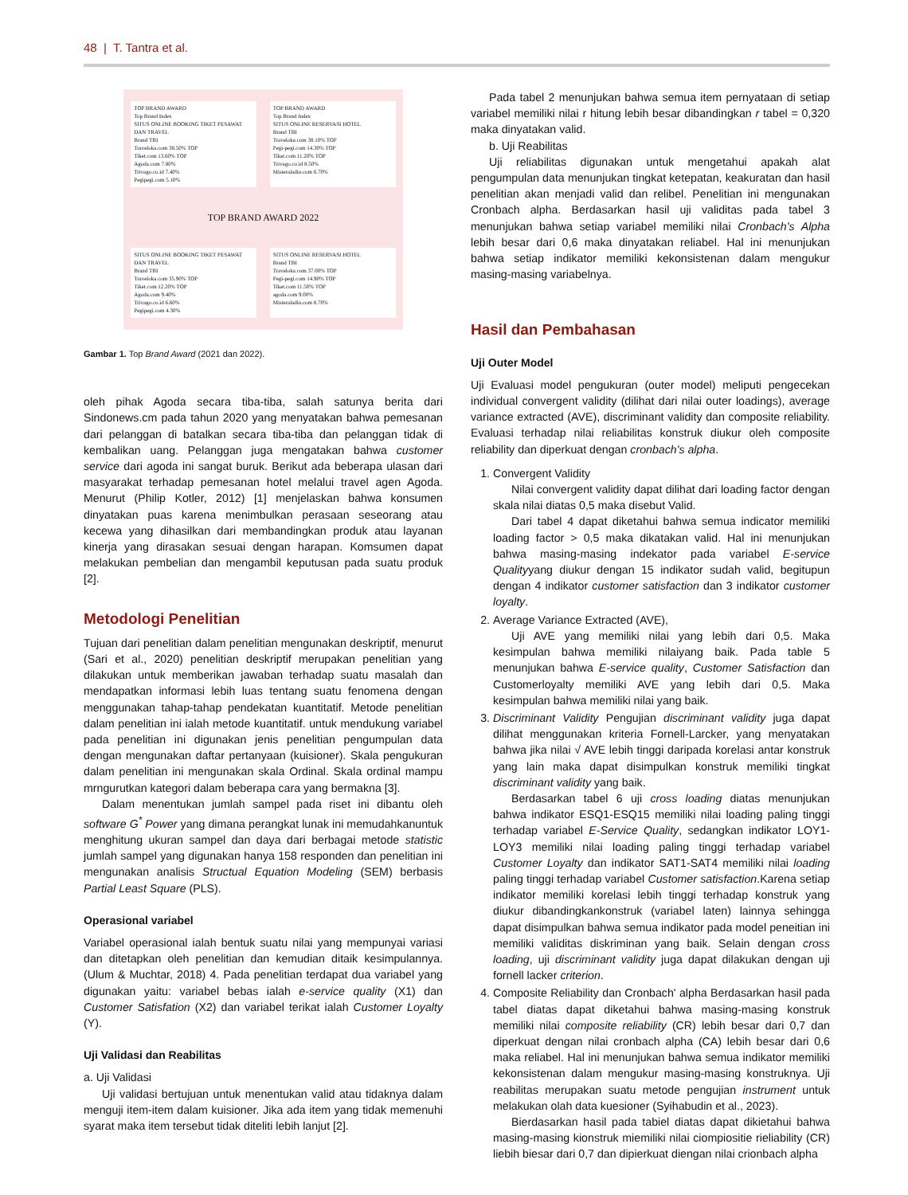48 | T. Tantra et al.
TOP BRAND AWARD
Top Brand Index
SITUS ONLINE BOOKING TIKET PESAWAT DAN TRAVEL
Brand TBI
Traveloka.com 38.50% TOP
Tiket.com 13.60% TOP
Agoda.com 7.80%
Trivago.co.id 7.40%
Pegipegi.com 5.10%
TOP BRAND AWARD
Top Brand Index
SITUS ONLINE RESERVASI HOTEL
Brand TBI
Traveloka.com 38.10% TOP
Pegi-pegi.com 14.30% TOP
Tiket.com 11.20% TOP
Trivago.co.id 8.50%
Misteraladin.com 6.70%
TOP BRAND AWARD 2022
SITUS ONLINE BOOKING TIKET PESAWAT DAN TRAVEL
Brand TBI
Traveloka.com 35.90% TOP
Tiket.com 12.20% TOP
Agoda.com 9.40%
Trivago.co.id 6.60%
Pegipegi.com 4.30%
SITUS ONLINE RESERVASI HOTEL
Brand TBI
Traveloka.com 37.00% TOP
Pegi-pegi.com 14.90% TOP
Tiket.com 11.50% TOP
agoda.com 9.00%
Misteraladin.com 8.70%
Gambar 1. Top Brand Award (2021 dan 2022).
oleh pihak Agoda secara tiba-tiba, salah satunya berita dari Sindonews.cm pada tahun 2020 yang menyatakan bahwa pemesanan dari pelanggan di batalkan secara tiba-tiba dan pelanggan tidak di kembalikan uang. Pelanggan juga mengatakan bahwa customer service dari agoda ini sangat buruk. Berikut ada beberapa ulasan dari masyarakat terhadap pemesanan hotel melalui travel agen Agoda. Menurut (Philip Kotler, 2012) [1] menjelaskan bahwa konsumen dinyatakan puas karena menimbulkan perasaan seseorang atau kecewa yang dihasilkan dari membandingkan produk atau layanan kinerja yang dirasakan sesuai dengan harapan. Komsumen dapat melakukan pembelian dan mengambil keputusan pada suatu produk [2].
Metodologi Penelitian
Tujuan dari penelitian dalam penelitian mengunakan deskriptif, menurut (Sari et al., 2020) penelitian deskriptif merupakan penelitian yang dilakukan untuk memberikan jawaban terhadap suatu masalah dan mendapatkan informasi lebih luas tentang suatu fenomena dengan menggunakan tahap-tahap pendekatan kuantitatif. Metode penelitian dalam penelitian ini ialah metode kuantitatif. untuk mendukung variabel pada penelitian ini digunakan jenis penelitian pengumpulan data dengan mengunakan daftar pertanyaan (kuisioner). Skala pengukuran dalam penelitian ini mengunakan skala Ordinal. Skala ordinal mampu mrngurutkan kategori dalam beberapa cara yang bermakna [3].
Dalam menentukan jumlah sampel pada riset ini dibantu oleh software G<sup>*</sup> Power yang dimana perangkat lunak ini memudahkanuntuk menghitung ukuran sampel dan daya dari berbagai metode statistic jumlah sampel yang digunakan hanya 158 responden dan penelitian ini mengunakan analisis Structual Equation Modeling (SEM) berbasis Partial Least Square (PLS).
Operasional variabel
Variabel operasional ialah bentuk suatu nilai yang mempunyai variasi dan ditetapkan oleh penelitian dan kemudian ditaik kesimpulannya. (Ulum & Muchtar, 2018) 4. Pada penelitian terdapat dua variabel yang digunakan yaitu: variabel bebas ialah e-service quality (X1) dan Customer Satisfation (X2) dan variabel terikat ialah Customer Loyalty (Y).
Uji Validasi dan Reabilitas
a. Uji Validasi
Uji validasi bertujuan untuk menentukan valid atau tidaknya dalam menguji item-item dalam kuisioner. Jika ada item yang tidak memenuhi syarat maka item tersebut tidak diteliti lebih lanjut [2].
Pada tabel 2 menunjukan bahwa semua item pernyataan di setiap variabel memiliki nilai r hitung lebih besar dibandingkan r tabel = 0,320 maka dinyatakan valid.
b. Uji Reabilitas
Uji reliabilitas digunakan untuk mengetahui apakah alat pengumpulan data menunjukan tingkat ketepatan, keakuratan dan hasil penelitian akan menjadi valid dan relibel. Penelitian ini mengunakan Cronbach alpha. Berdasarkan hasil uji validitas pada tabel 3 menunjukan bahwa setiap variabel memiliki nilai Cronbach's Alpha lebih besar dari 0,6 maka dinyatakan reliabel. Hal ini menunjukan bahwa setiap indikator memiliki kekonsistenan dalam mengukur masing-masing variabelnya.
Hasil dan Pembahasan
Uji Outer Model
Uji Evaluasi model pengukuran (outer model) meliputi pengecekan individual convergent validity (dilihat dari nilai outer loadings), average variance extracted (AVE), discriminant validity dan composite reliability. Evaluasi terhadap nilai reliabilitas konstruk diukur oleh composite reliability dan diperkuat dengan cronbach's alpha.
1. Convergent Validity
Nilai convergent validity dapat dilihat dari loading factor dengan skala nilai diatas 0,5 maka disebut Valid.
Dari tabel 4 dapat diketahui bahwa semua indicator memiliki loading factor > 0,5 maka dikatakan valid. Hal ini menunjukan bahwa masing-masing indekator pada variabel E-service Qualityyang diukur dengan 15 indikator sudah valid, begitupun dengan 4 indikator customer satisfaction dan 3 indikator customer loyalty.
2. Average Variance Extracted (AVE),
Uji AVE yang memiliki nilai yang lebih dari 0,5. Maka kesimpulan bahwa memiliki nilaiyang baik. Pada table 5 menunjukan bahwa E-service quality, Customer Satisfaction dan Customerloyalty memiliki AVE yang lebih dari 0,5. Maka kesimpulan bahwa memiliki nilai yang baik.
3. Discriminant Validity Pengujian discriminant validity juga dapat dilihat menggunakan kriteria Fornell-Larcker, yang menyatakan bahwa jika nilai √ AVE lebih tinggi daripada korelasi antar konstruk yang lain maka dapat disimpulkan konstruk memiliki tingkat discriminant validity yang baik.
Berdasarkan tabel 6 uji cross loading diatas menunjukan bahwa indikator ESQ1-ESQ15 memiliki nilai loading paling tinggi terhadap variabel E-Service Quality, sedangkan indikator LOY1-LOY3 memiliki nilai loading paling tinggi terhadap variabel Customer Loyalty dan indikator SAT1-SAT4 memiliki nilai loading paling tinggi terhadap variabel Customer satisfaction.Karena setiap indikator memiliki korelasi lebih tinggi terhadap konstruk yang diukur dibandingkankonstruk (variabel laten) lainnya sehingga dapat disimpulkan bahwa semua indikator pada model peneitian ini memiliki validitas diskriminan yang baik. Selain dengan cross loading, uji discriminant validity juga dapat dilakukan dengan uji fornell lacker criterion.
4. Composite Reliability dan Cronbach' alpha Berdasarkan hasil pada tabel diatas dapat diketahui bahwa masing-masing konstruk memiliki nilai composite reliability (CR) lebih besar dari 0,7 dan diperkuat dengan nilai cronbach alpha (CA) lebih besar dari 0,6 maka reliabel. Hal ini menunjukan bahwa semua indikator memiliki kekonsistenan dalam mengukur masing-masing konstruknya. Uji reabilitas merupakan suatu metode pengujian instrument untuk melakukan olah data kuesioner (Syihabudin et al., 2023).
Bierdasarkan hasil pada tabiel diatas dapat dikietahui bahwa masing-masing kionstruk miemiliki nilai ciompiositie rieliability (CR) liebih biesar dari 0,7 dan dipierkuat diengan nilai crionbach alpha